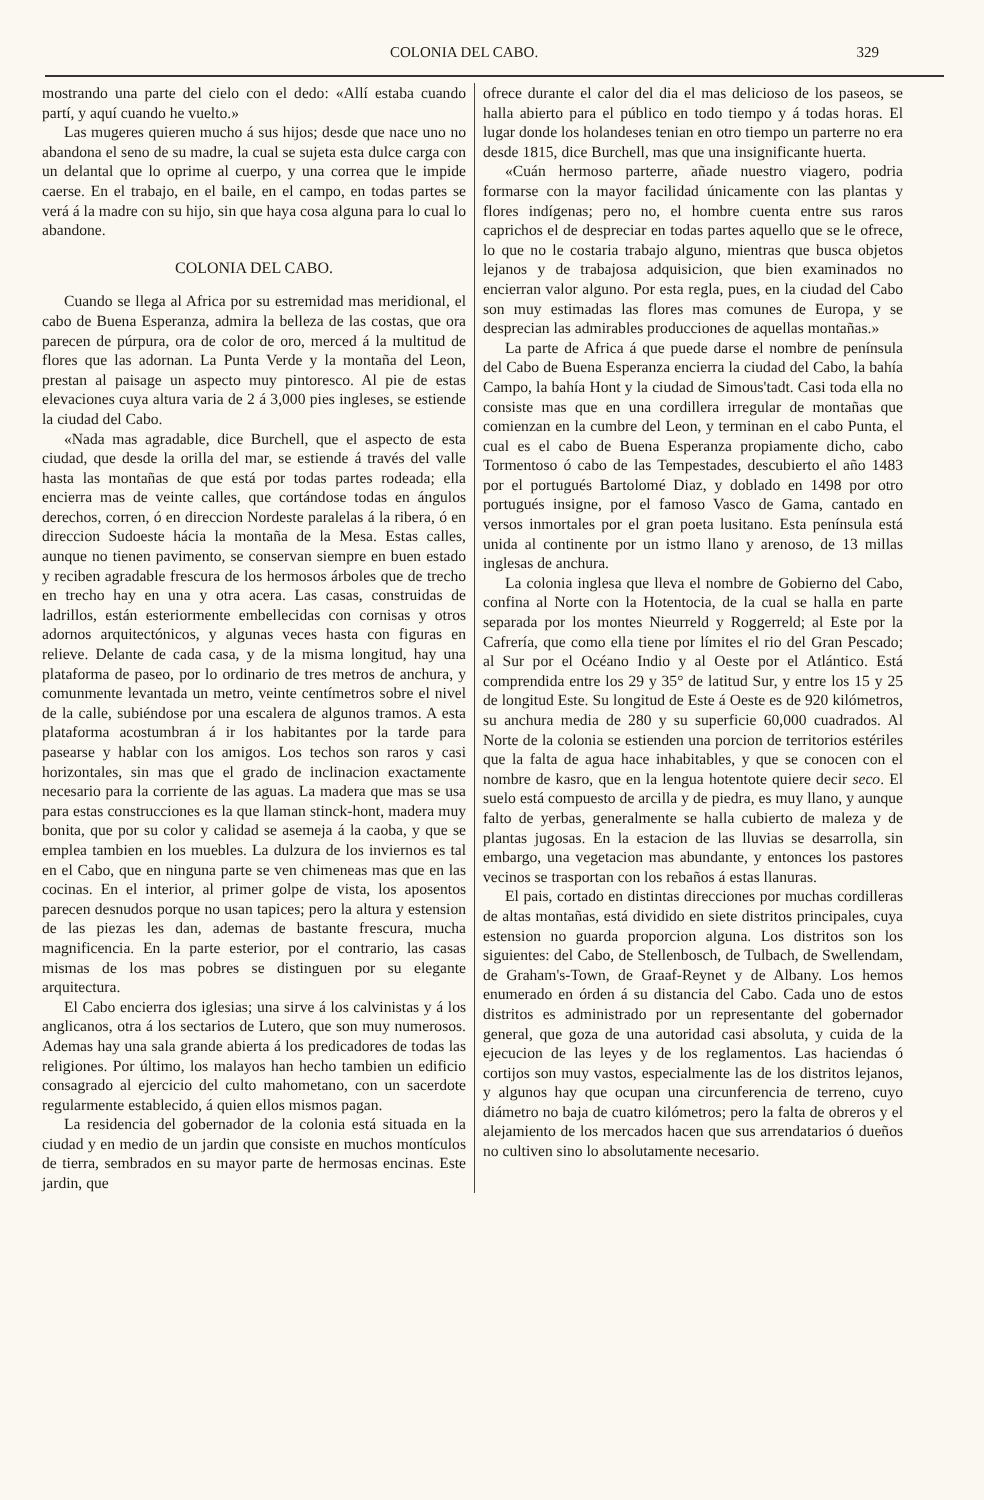COLONIA DEL CABO. 329
mostrando una parte del cielo con el dedo: «Allí estaba cuando partí, y aquí cuando he vuelto.»
Las mugeres quieren mucho á sus hijos; desde que nace uno no abandona el seno de su madre, la cual se sujeta esta dulce carga con un delantal que lo oprime al cuerpo, y una correa que le impide caerse. En el trabajo, en el baile, en el campo, en todas partes se verá á la madre con su hijo, sin que haya cosa alguna para lo cual lo abandone.
COLONIA DEL CABO.
Cuando se llega al Africa por su estremidad mas meridional, el cabo de Buena Esperanza, admira la belleza de las costas, que ora parecen de púrpura, ora de color de oro, merced á la multitud de flores que las adornan. La Punta Verde y la montaña del Leon, prestan al paisage un aspecto muy pintoresco. Al pie de estas elevaciones cuya altura varia de 2 á 3,000 pies ingleses, se estiende la ciudad del Cabo.
«Nada mas agradable, dice Burchell, que el aspecto de esta ciudad, que desde la orilla del mar, se estiende á través del valle hasta las montañas de que está por todas partes rodeada; ella encierra mas de veinte calles, que cortándose todas en ángulos derechos, corren, ó en direccion Nordeste paralelas á la ribera, ó en direccion Sudoeste hácia la montaña de la Mesa. Estas calles, aunque no tienen pavimento, se conservan siempre en buen estado y reciben agradable frescura de los hermosos árboles que de trecho en trecho hay en una y otra acera. Las casas, construidas de ladrillos, están esteriormente embellecidas con cornisas y otros adornos arquitectónicos, y algunas veces hasta con figuras en relieve. Delante de cada casa, y de la misma longitud, hay una plataforma de paseo, por lo ordinario de tres metros de anchura, y comunmente levantada un metro, veinte centímetros sobre el nivel de la calle, subiéndose por una escalera de algunos tramos. A esta plataforma acostumbran á ir los habitantes por la tarde para pasearse y hablar con los amigos. Los techos son raros y casi horizontales, sin mas que el grado de inclinacion exactamente necesario para la corriente de las aguas. La madera que mas se usa para estas construcciones es la que llaman stinck-hont, madera muy bonita, que por su color y calidad se asemeja á la caoba, y que se emplea tambien en los muebles. La dulzura de los inviernos es tal en el Cabo, que en ninguna parte se ven chimeneas mas que en las cocinas. En el interior, al primer golpe de vista, los aposentos parecen desnudos porque no usan tapices; pero la altura y estension de las piezas les dan, ademas de bastante frescura, mucha magnificencia. En la parte esterior, por el contrario, las casas mismas de los mas pobres se distinguen por su elegante arquitectura.
El Cabo encierra dos iglesias; una sirve á los calvinistas y á los anglicanos, otra á los sectarios de Lutero, que son muy numerosos. Ademas hay una sala grande abierta á los predicadores de todas las religiones. Por último, los malayos han hecho tambien un edificio consagrado al ejercicio del culto mahometano, con un sacerdote regularmente establecido, á quien ellos mismos pagan.
La residencia del gobernador de la colonia está situada en la ciudad y en medio de un jardin que consiste en muchos montículos de tierra, sembrados en su mayor parte de hermosas encinas. Este jardin, que
ofrece durante el calor del dia el mas delicioso de los paseos, se halla abierto para el público en todo tiempo y á todas horas. El lugar donde los holandeses tenian en otro tiempo un parterre no era desde 1815, dice Burchell, mas que una insignificante huerta.
«Cuán hermoso parterre, añade nuestro viagero, podria formarse con la mayor facilidad únicamente con las plantas y flores indígenas; pero no, el hombre cuenta entre sus raros caprichos el de despreciar en todas partes aquello que se le ofrece, lo que no le costaria trabajo alguno, mientras que busca objetos lejanos y de trabajosa adquisicion, que bien examinados no encierran valor alguno. Por esta regla, pues, en la ciudad del Cabo son muy estimadas las flores mas comunes de Europa, y se desprecian las admirables producciones de aquellas montañas.»
La parte de Africa á que puede darse el nombre de península del Cabo de Buena Esperanza encierra la ciudad del Cabo, la bahía Campo, la bahía Hont y la ciudad de Simous'tadt. Casi toda ella no consiste mas que en una cordillera irregular de montañas que comienzan en la cumbre del Leon, y terminan en el cabo Punta, el cual es el cabo de Buena Esperanza propiamente dicho, cabo Tormentoso ó cabo de las Tempestades, descubierto el año 1483 por el portugués Bartolomé Diaz, y doblado en 1498 por otro portugués insigne, por el famoso Vasco de Gama, cantado en versos inmortales por el gran poeta lusitano. Esta península está unida al continente por un istmo llano y arenoso, de 13 millas inglesas de anchura.
La colonia inglesa que lleva el nombre de Gobierno del Cabo, confina al Norte con la Hotentocia, de la cual se halla en parte separada por los montes Nieurreld y Roggerreld; al Este por la Cafrería, que como ella tiene por límites el rio del Gran Pescado; al Sur por el Océano Indio y al Oeste por el Atlántico. Está comprendida entre los 29 y 35° de latitud Sur, y entre los 15 y 25 de longitud Este. Su longitud de Este á Oeste es de 920 kilómetros, su anchura media de 280 y su superficie 60,000 cuadrados. Al Norte de la colonia se estienden una porcion de territorios estériles que la falta de agua hace inhabitables, y que se conocen con el nombre de kasro, que en la lengua hotentote quiere decir seco. El suelo está compuesto de arcilla y de piedra, es muy llano, y aunque falto de yerbas, generalmente se halla cubierto de maleza y de plantas jugosas. En la estacion de las lluvias se desarrolla, sin embargo, una vegetacion mas abundante, y entonces los pastores vecinos se trasportan con los rebaños á estas llanuras.
El pais, cortado en distintas direcciones por muchas cordilleras de altas montañas, está dividido en siete distritos principales, cuya estension no guarda proporcion alguna. Los distritos son los siguientes: del Cabo, de Stellenbosch, de Tulbach, de Swellendam, de Graham's-Town, de Graaf-Reynet y de Albany. Los hemos enumerado en órden á su distancia del Cabo. Cada uno de estos distritos es administrado por un representante del gobernador general, que goza de una autoridad casi absoluta, y cuida de la ejecucion de las leyes y de los reglamentos. Las haciendas ó cortijos son muy vastos, especialmente las de los distritos lejanos, y algunos hay que ocupan una circunferencia de terreno, cuyo diámetro no baja de cuatro kilómetros; pero la falta de obreros y el alejamiento de los mercados hacen que sus arrendatarios ó dueños no cultiven sino lo absolutamente necesario.